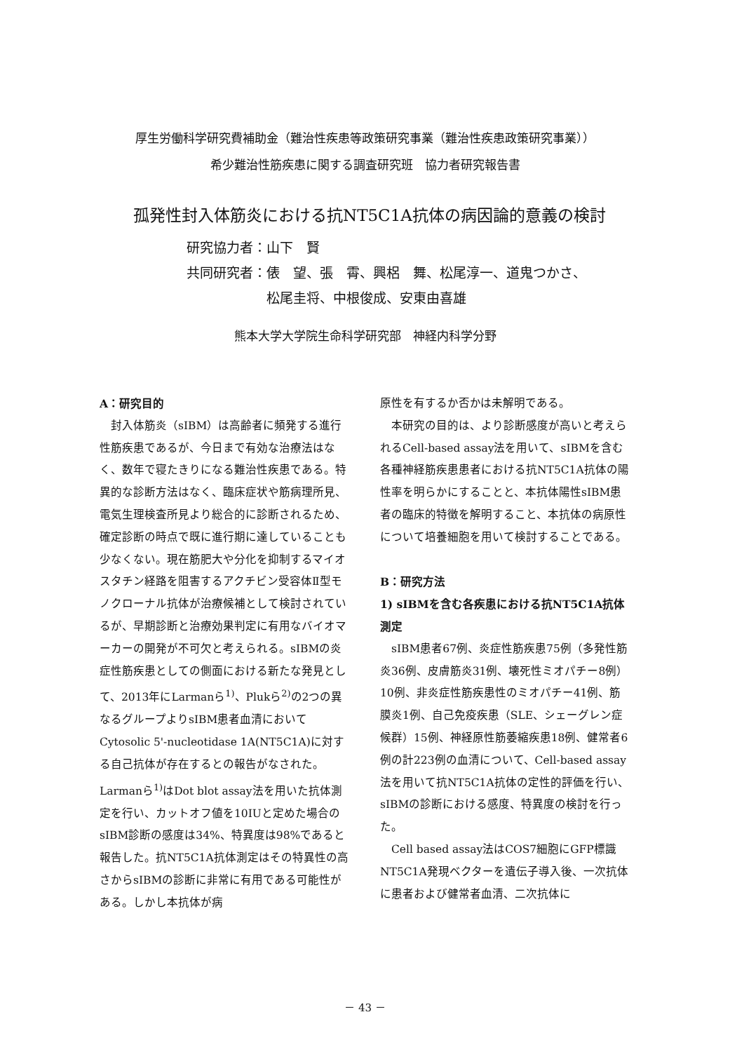厚生労働科学研究費補助金（難治性疾患等政策研究事業（難治性疾患政策研究事業））
希少難治性筋疾患に関する調査研究班　協力者研究報告書
孤発性封入体筋炎における抗NT5C1A抗体の病因論的意義の検討
研究協力者：山下　賢
共同研究者：俵　望、張　霄、興梠　舞、松尾淳一、道鬼つかさ、
　　　　　　松尾圭将、中根俊成、安東由喜雄
熊本大学大学院生命科学研究部　神経内科学分野
A：研究目的
　封入体筋炎（sIBM）は高齢者に頻発する進行性筋疾患であるが、今日まで有効な治療法はなく、数年で寝たきりになる難治性疾患である。特異的な診断方法はなく、臨床症状や筋病理所見、電気生理検査所見より総合的に診断されるため、確定診断の時点で既に進行期に達していることも少なくない。現在筋肥大や分化を抑制するマイオスタチン経路を阻害するアクチビン受容体Ⅱ型モノクローナル抗体が治療候補として検討されているが、早期診断と治療効果判定に有用なバイオマーカーの開発が不可欠と考えられる。sIBMの炎症性筋疾患としての側面における新たな発見として、2013年にLarmanら<sup>1)</sup>、Plukら<sup>2)</sup>の2つの異なるグループよりsIBM患者血清においてCytosolic 5'-nucleotidase 1A(NT5C1A)に対する自己抗体が存在するとの報告がなされた。Larmanら<sup>1)</sup>はDot blot assay法を用いた抗体測定を行い、カットオフ値を10IUと定めた場合のsIBM診断の感度は34%、特異度は98%であると報告した。抗NT5C1A抗体測定はその特異性の高さからsIBMの診断に非常に有用である可能性がある。しかし本抗体が病
原性を有するか否かは未解明である。
　本研究の目的は、より診断感度が高いと考えられるCell-based assay法を用いて、sIBMを含む各種神経筋疾患患者における抗NT5C1A抗体の陽性率を明らかにすることと、本抗体陽性sIBM患者の臨床的特徴を解明すること、本抗体の病原性について培養細胞を用いて検討することである。
B：研究方法
1) sIBMを含む各疾患における抗NT5C1A抗体測定
　sIBM患者67例、炎症性筋疾患75例（多発性筋炎36例、皮膚筋炎31例、壊死性ミオパチー8例）10例、非炎症性筋疾患性のミオパチー41例、筋膜炎1例、自己免疫疾患（SLE、シェーグレン症候群）15例、神経原性筋萎縮疾患18例、健常者6例の計223例の血清について、Cell-based assay法を用いて抗NT5C1A抗体の定性的評価を行い、sIBMの診断における感度、特異度の検討を行った。
　Cell based assay法はCOS7細胞にGFP標識NT5C1A発現ベクターを遺伝子導入後、一次抗体に患者および健常者血清、二次抗体に
－ 43 －